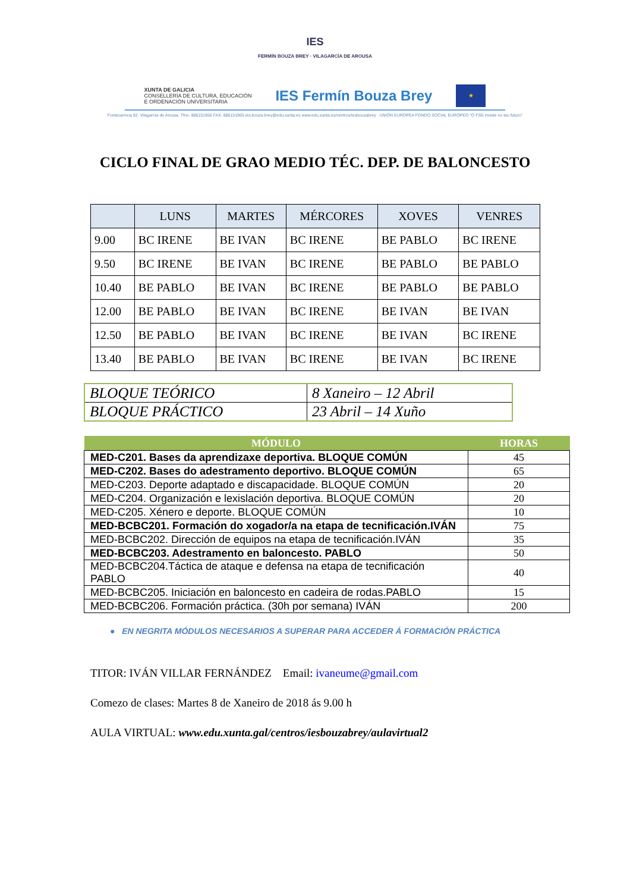IES
FERMÍN BOUZA BREY · VILAGARCÍA DE AROUSA
XUNTA DE GALICIA
CONSELLERÍA DE CULTURA, EDUCACIÓN
E ORDENACIÓN UNIVERSITARIA
IES Fermín Bouza Brey
★
Fontecarmoa 92, Vilagarcía de Arousa. Tfno. 886151956 FAX. 886151965 ies.bouza.brey@edu.xunta.es www.edu.xunta.es/centros/iesbouzabrey UNIÓN EUROPEA FONDO SOCIAL EUROPEO "O FSE inviste no teu futuro"
CICLO FINAL DE GRAO MEDIO TÉC. DEP. DE BALONCESTO
| | LUNS | MARTES | MÉRCORES | XOVES | VENRES |
| --- | --- | --- | --- | --- | --- |
| 9.00 | BC IRENE | BE IVAN | BC IRENE | BE PABLO | BC IRENE |
| 9.50 | BC IRENE | BE IVAN | BC IRENE | BE PABLO | BE PABLO |
| 10.40 | BE PABLO | BE IVAN | BC IRENE | BE PABLO | BE PABLO |
| 12.00 | BE PABLO | BE IVAN | BC IRENE | BE IVAN | BE IVAN |
| 12.50 | BE PABLO | BE IVAN | BC IRENE | BE IVAN | BC IRENE |
| 13.40 | BE PABLO | BE IVAN | BC IRENE | BE IVAN | BC IRENE |
| BLOQUE TEÓRICO | 8 Xaneiro – 12 Abril |
| BLOQUE PRÁCTICO | 23 Abril – 14 Xuño |
| MÓDULO | HORAS |
| --- | --- |
| MED-C201. Bases da aprendizaxe deportiva. BLOQUE COMÚN | 45 |
| MED-C202. Bases do adestramento deportivo. BLOQUE COMÚN | 65 |
| MED-C203. Deporte adaptado e discapacidade. BLOQUE COMÚN | 20 |
| MED-C204. Organización e lexislación deportiva. BLOQUE COMÚN | 20 |
| MED-C205. Xénero e deporte. BLOQUE COMÚN | 10 |
| MED-BCBC201. Formación do xogador/a na etapa de tecnificación.IVÁN | 75 |
| MED-BCBC202. Dirección de equipos na etapa de tecnificación.IVÁN | 35 |
| MED-BCBC203. Adestramento en baloncesto. PABLO | 50 |
| MED-BCBC204.Táctica de ataque e defensa na etapa de tecnificación PABLO | 40 |
| MED-BCBC205. Iniciación en baloncesto en cadeira de rodas.PABLO | 15 |
| MED-BCBC206. Formación práctica. (30h por semana) IVÁN | 200 |
● EN NEGRITA MÓDULOS NECESARIOS A SUPERAR PARA ACCEDER Á FORMACIÓN PRÁCTICA
TITOR: IVÁN VILLAR FERNÁNDEZ Email: ivaneume@gmail.com
Comezo de clases: Martes 8 de Xaneiro de 2018 ás 9.00 h
AULA VIRTUAL: www.edu.xunta.gal/centros/iesbouzabrey/aulavirtual2